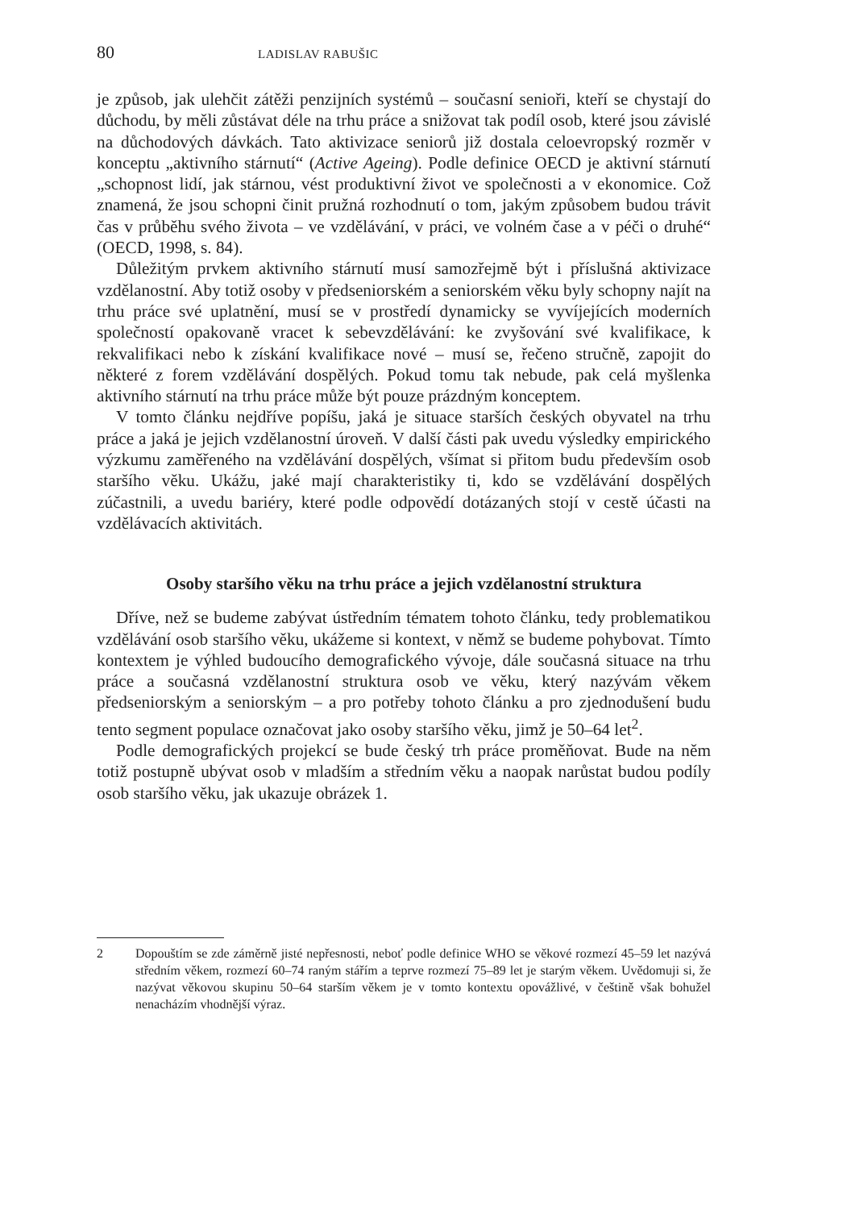80 LADISLAV RABUŠIC
je způsob, jak ulehčit zátěži penzijních systémů – současní senioři, kteří se chystají do důchodu, by měli zůstávat déle na trhu práce a snižovat tak podíl osob, které jsou závislé na důchodových dávkách. Tato aktivizace seniorů již dostala celoevropský rozměr v konceptu „aktivního stárnutí“ (Active Ageing). Podle definice OECD je aktivní stárnutí „schopnost lidí, jak stárnou, vést produktivní život ve společnosti a v ekonomice. Což znamená, že jsou schopni činit pružná rozhodnutí o tom, jakým způsobem budou trávit čas v průběhu svého života – ve vzdělávání, v práci, ve volném čase a v péči o druhé“ (OECD, 1998, s. 84).
Důležitým prvkem aktivního stárnutí musí samozřejmě být i příslušná aktivizace vzdělanostní. Aby totiž osoby v předseniorském a seniorském věku byly schopny najít na trhu práce své uplatnění, musí se v prostředí dynamicky se vyvíjejících moderních společností opakovaně vracet k sebevzdělávání: ke zvyšování své kvalifikace, k rekvalifikaci nebo k získání kvalifikace nové – musí se, řečeno stručně, zapojit do některé z forem vzdělávání dospělých. Pokud tomu tak nebude, pak celá myšlenka aktivního stárnutí na trhu práce může být pouze prázdným konceptem.
V tomto článku nejdříve popíšu, jaká je situace starších českých obyvatel na trhu práce a jaká je jejich vzdělanostní úroveň. V další části pak uvedu výsledky empirického výzkumu zaměřeného na vzdělávání dospělých, všímat si přitom budu především osob staršího věku. Ukážu, jaké mají charakteristiky ti, kdo se vzdělávání dospělých zúčastnili, a uvedu bariéry, které podle odpovědí dotázaných stojí v cestě účasti na vzdělávacích aktivitách.
Osoby staršího věku na trhu práce a jejich vzdělanostní struktura
Dříve, než se budeme zabývat ústředním tématem tohoto článku, tedy problematikou vzdělávání osob staršího věku, ukážeme si kontext, v němž se budeme pohybovat. Tímto kontextem je výhled budoucího demografického vývoje, dále současná situace na trhu práce a současná vzdělanostní struktura osob ve věku, který nazývám věkem předseniorským a seniorským – a pro potřeby tohoto článku a pro zjednodušení budu tento segment populace označovat jako osoby staršího věku, jimž je 50–64 let<sup>2</sup>.
Podle demografických projekcí se bude český trh práce proměňovat. Bude na něm totiž postupně ubývat osob v mladším a středním věku a naopak narůstat budou podíly osob staršího věku, jak ukazuje obrázek 1.
2 Dopouštím se zde záměrně jisté nepřesnosti, neboť podle definice WHO se věkové rozmezí 45–59 let nazývá středním věkem, rozmezí 60–74 raným stářím a teprve rozmezí 75–89 let je starým věkem. Uvědomuji si, že nazývat věkovou skupinu 50–64 starším věkem je v tomto kontextu opovážlivé, v češtině však bohužel nenacházím vhodnější výraz.